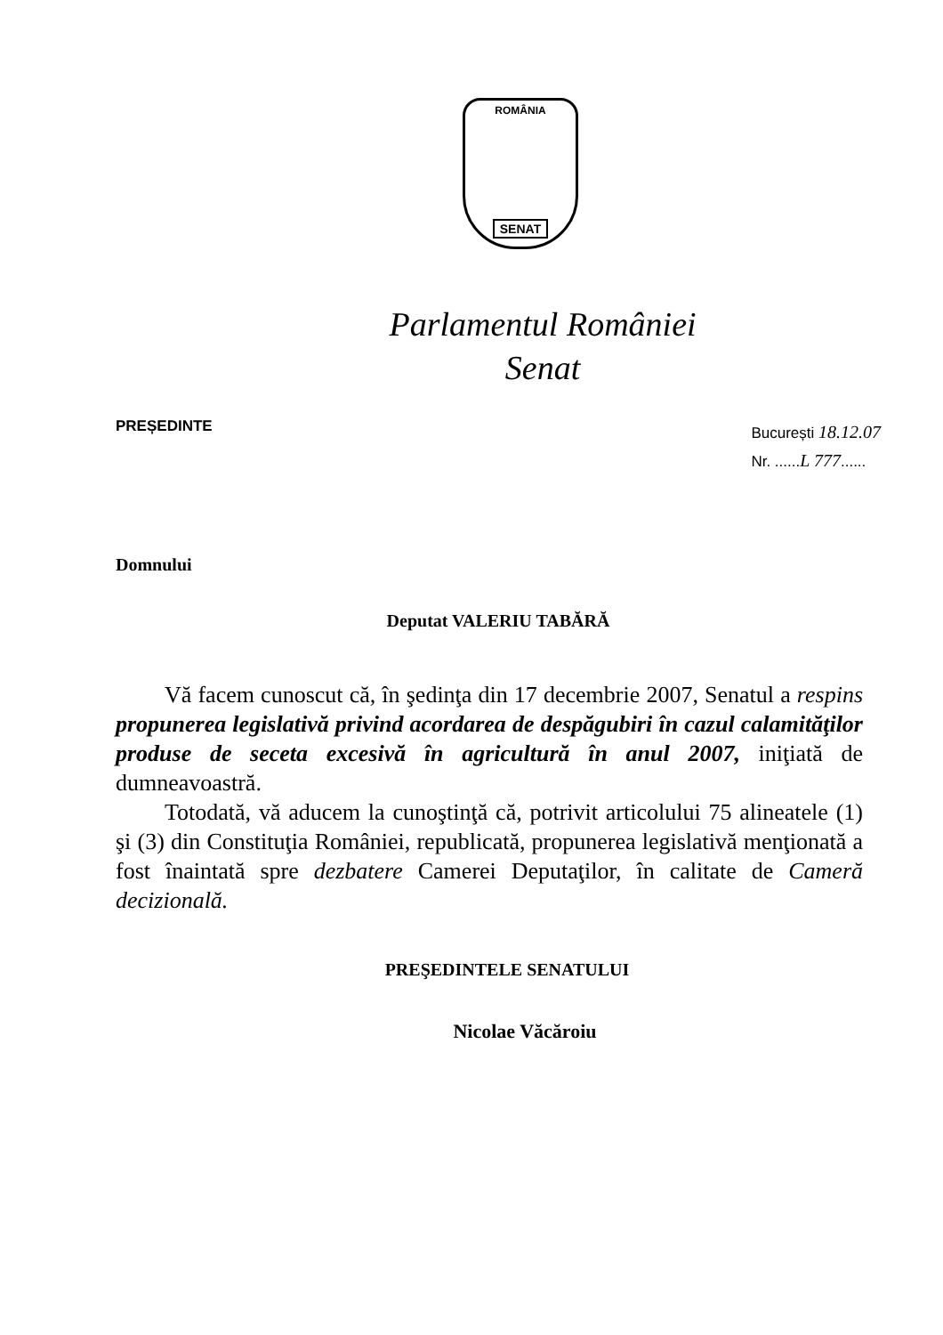ROMÂNIA
SENAT
Parlamentul României
Senat
PREȘEDINTE
București 18.12.07
Nr. ......L 777......
Domnului
Deputat VALERIU TABĂRĂ
Vă facem cunoscut că, în şedinţa din 17 decembrie 2007, Senatul a respins propunerea legislativă privind acordarea de despăgubiri în cazul calamităţilor produse de seceta excesivă în agricultură în anul 2007, iniţiată de dumneavoastră.
Totodată, vă aducem la cunoştinţă că, potrivit articolului 75 alineatele (1) şi (3) din Constituţia României, republicată, propunerea legislativă menţionată a fost înaintată spre dezbatere Camerei Deputaţilor, în calitate de Cameră decizională.
PREŞEDINTELE SENATULUI
Nicolae Văcăroiu